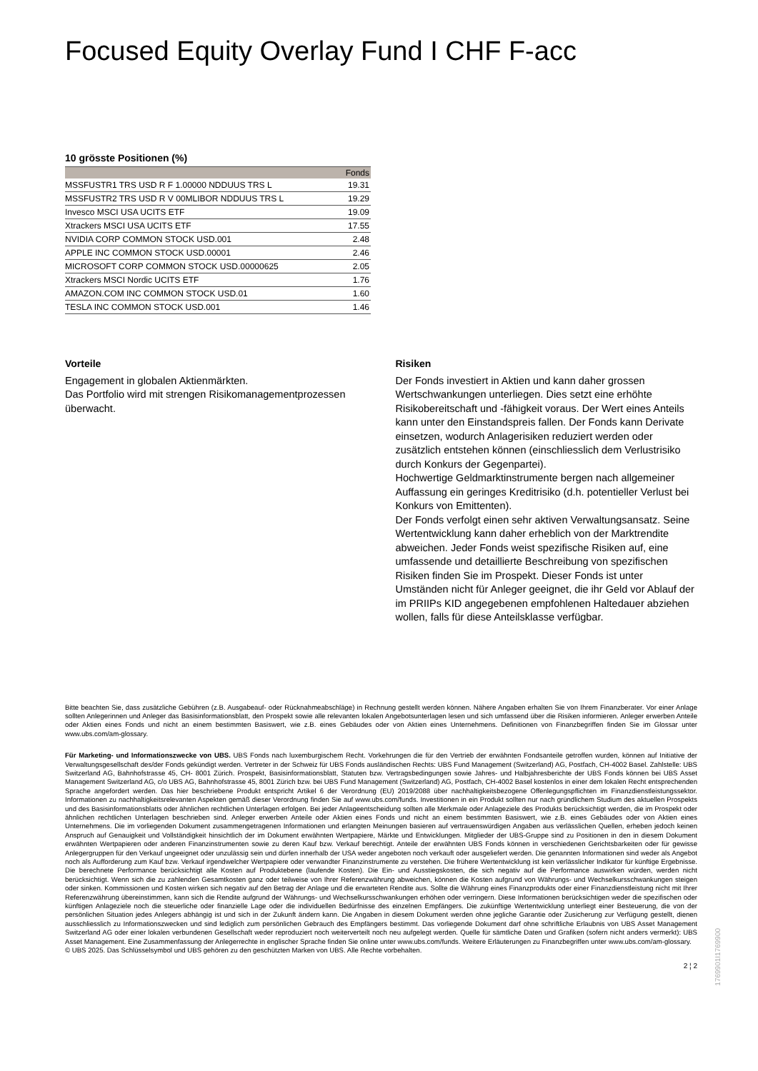Focused Equity Overlay Fund I CHF F-acc
10 grösste Positionen (%)
| | Fonds |
| --- | --- |
| MSSFUSTR1 TRS USD R F 1.00000 NDDUUS TRS L | 19.31 |
| MSSFUSTR2 TRS USD R V 00MLIBOR NDDUUS TRS L | 19.29 |
| Invesco MSCI USA UCITS ETF | 19.09 |
| Xtrackers MSCI USA UCITS ETF | 17.55 |
| NVIDIA CORP COMMON STOCK USD.001 | 2.48 |
| APPLE INC COMMON STOCK USD.00001 | 2.46 |
| MICROSOFT CORP COMMON STOCK USD.00000625 | 2.05 |
| Xtrackers MSCI Nordic UCITS ETF | 1.76 |
| AMAZON.COM INC COMMON STOCK USD.01 | 1.60 |
| TESLA INC COMMON STOCK USD.001 | 1.46 |
Vorteile
Engagement in globalen Aktienmärkten.
Das Portfolio wird mit strengen Risikomanagementprozessen überwacht.
Risiken
Der Fonds investiert in Aktien und kann daher grossen Wertschwankungen unterliegen. Dies setzt eine erhöhte Risikobereitschaft und -fähigkeit voraus. Der Wert eines Anteils kann unter den Einstandspreis fallen. Der Fonds kann Derivate einsetzen, wodurch Anlagerisiken reduziert werden oder zusätzlich entstehen können (einschliesslich dem Verlustrisiko durch Konkurs der Gegenpartei).
Hochwertige Geldmarktinstrumente bergen nach allgemeiner Auffassung ein geringes Kreditrisiko (d.h. potentieller Verlust bei Konkurs von Emittenten).
Der Fonds verfolgt einen sehr aktiven Verwaltungsansatz. Seine Wertentwicklung kann daher erheblich von der Marktrendite abweichen. Jeder Fonds weist spezifische Risiken auf, eine umfassende und detaillierte Beschreibung von spezifischen Risiken finden Sie im Prospekt. Dieser Fonds ist unter Umständen nicht für Anleger geeignet, die ihr Geld vor Ablauf der im PRIIPs KID angegebenen empfohlenen Haltedauer abziehen wollen, falls für diese Anteilsklasse verfügbar.
Bitte beachten Sie, dass zusätzliche Gebühren (z.B. Ausgabeauf- oder Rücknahmeabschläge) in Rechnung gestellt werden können. Nähere Angaben erhalten Sie von Ihrem Finanzberater. Vor einer Anlage sollten Anlegerinnen und Anleger das Basisinformationsblatt, den Prospekt sowie alle relevanten lokalen Angebotsunterlagen lesen und sich umfassend über die Risiken informieren. Anleger erwerben Anteile oder Aktien eines Fonds und nicht an einem bestimmten Basiswert, wie z.B. eines Gebäudes oder von Aktien eines Unternehmens. Definitionen von Finanzbegriffen finden Sie im Glossar unter www.ubs.com/am-glossary.
Für Marketing- und Informationszwecke von UBS. UBS Fonds nach luxemburgischem Recht. Vorkehrungen die für den Vertrieb der erwähnten Fondsanteile getroffen wurden, können auf Initiative der Verwaltungsgesellschaft des/der Fonds gekündigt werden. Vertreter in der Schweiz für UBS Fonds ausländischen Rechts: UBS Fund Management (Switzerland) AG, Postfach, CH-4002 Basel. Zahlstelle: UBS Switzerland AG, Bahnhofstrasse 45, CH- 8001 Zürich. Prospekt, Basisinformationsblatt, Statuten bzw. Vertragsbedingungen sowie Jahres- und Halbjahresberichte der UBS Fonds können bei UBS Asset Management Switzerland AG, c/o UBS AG, Bahnhofstrasse 45, 8001 Zürich bzw. bei UBS Fund Management (Switzerland) AG, Postfach, CH-4002 Basel kostenlos in einer dem lokalen Recht entsprechenden Sprache angefordert werden. Das hier beschriebene Produkt entspricht Artikel 6 der Verordnung (EU) 2019/2088 über nachhaltigkeitsbezogene Offenlegungspflichten im Finanzdienstleistungssektor. Informationen zu nachhaltigkeitsrelevanten Aspekten gemäß dieser Verordnung finden Sie auf www.ubs.com/funds. Investitionen in ein Produkt sollten nur nach gründlichem Studium des aktuellen Prospekts und des Basisinformationsblatts oder ähnlichen rechtlichen Unterlagen erfolgen. Bei jeder Anlageentscheidung sollten alle Merkmale oder Anlageziele des Produkts berücksichtigt werden, die im Prospekt oder ähnlichen rechtlichen Unterlagen beschrieben sind. Anleger erwerben Anteile oder Aktien eines Fonds und nicht an einem bestimmten Basiswert, wie z.B. eines Gebäudes oder von Aktien eines Unternehmens. Die im vorliegenden Dokument zusammengetragenen Informationen und erlangten Meinungen basieren auf vertrauenswürdigen Angaben aus verlässlichen Quellen, erheben jedoch keinen Anspruch auf Genauigkeit und Vollständigkeit hinsichtlich der im Dokument erwähnten Wertpapiere, Märkte und Entwicklungen. Mitglieder der UBS-Gruppe sind zu Positionen in den in diesem Dokument erwähnten Wertpapieren oder anderen Finanzinstrumenten sowie zu deren Kauf bzw. Verkauf berechtigt. Anteile der erwähnten UBS Fonds können in verschiedenen Gerichtsbarkeiten oder für gewisse Anlegergruppen für den Verkauf ungeeignet oder unzulässig sein und dürfen innerhalb der USA weder angeboten noch verkauft oder ausgeliefert werden. Die genannten Informationen sind weder als Angebot noch als Aufforderung zum Kauf bzw. Verkauf irgendwelcher Wertpapiere oder verwandter Finanzinstrumente zu verstehen. Die frühere Wertentwicklung ist kein verlässlicher Indikator für künftige Ergebnisse. Die berechnete Performance berücksichtigt alle Kosten auf Produktebene (laufende Kosten). Die Ein- und Ausstiegskosten, die sich negativ auf die Performance auswirken würden, werden nicht berücksichtigt. Wenn sich die zu zahlenden Gesamtkosten ganz oder teilweise von Ihrer Referenzwährung abweichen, können die Kosten aufgrund von Währungs- und Wechselkursschwankungen steigen oder sinken. Kommissionen und Kosten wirken sich negativ auf den Betrag der Anlage und die erwarteten Rendite aus. Sollte die Währung eines Finanzprodukts oder einer Finanzdienstleistung nicht mit Ihrer Referenzwährung übereinstimmen, kann sich die Rendite aufgrund der Währungs- und Wechselkursschwankungen erhöhen oder verringern. Diese Informationen berücksichtigen weder die spezifischen oder künftigen Anlageziele noch die steuerliche oder finanzielle Lage oder die individuellen Bedürfnisse des einzelnen Empfängers. Die zukünftige Wertentwicklung unterliegt einer Besteuerung, die von der persönlichen Situation jedes Anlegers abhängig ist und sich in der Zukunft ändern kann. Die Angaben in diesem Dokument werden ohne jegliche Garantie oder Zusicherung zur Verfügung gestellt, dienen ausschliesslich zu Informationszwecken und sind lediglich zum persönlichen Gebrauch des Empfängers bestimmt. Das vorliegende Dokument darf ohne schriftliche Erlaubnis von UBS Asset Management Switzerland AG oder einer lokalen verbundenen Gesellschaft weder reproduziert noch weiterverteilt noch neu aufgelegt werden. Quelle für sämtliche Daten und Grafiken (sofern nicht anders vermerkt): UBS Asset Management. Eine Zusammenfassung der Anlegerrechte in englischer Sprache finden Sie online unter www.ubs.com/funds. Weitere Erläuterungen zu Finanzbegriffen unter www.ubs.com/am-glossary.
© UBS 2025. Das Schlüsselsymbol und UBS gehören zu den geschützten Marken von UBS. Alle Rechte vorbehalten.
2 ¦ 2
1769901I1769900